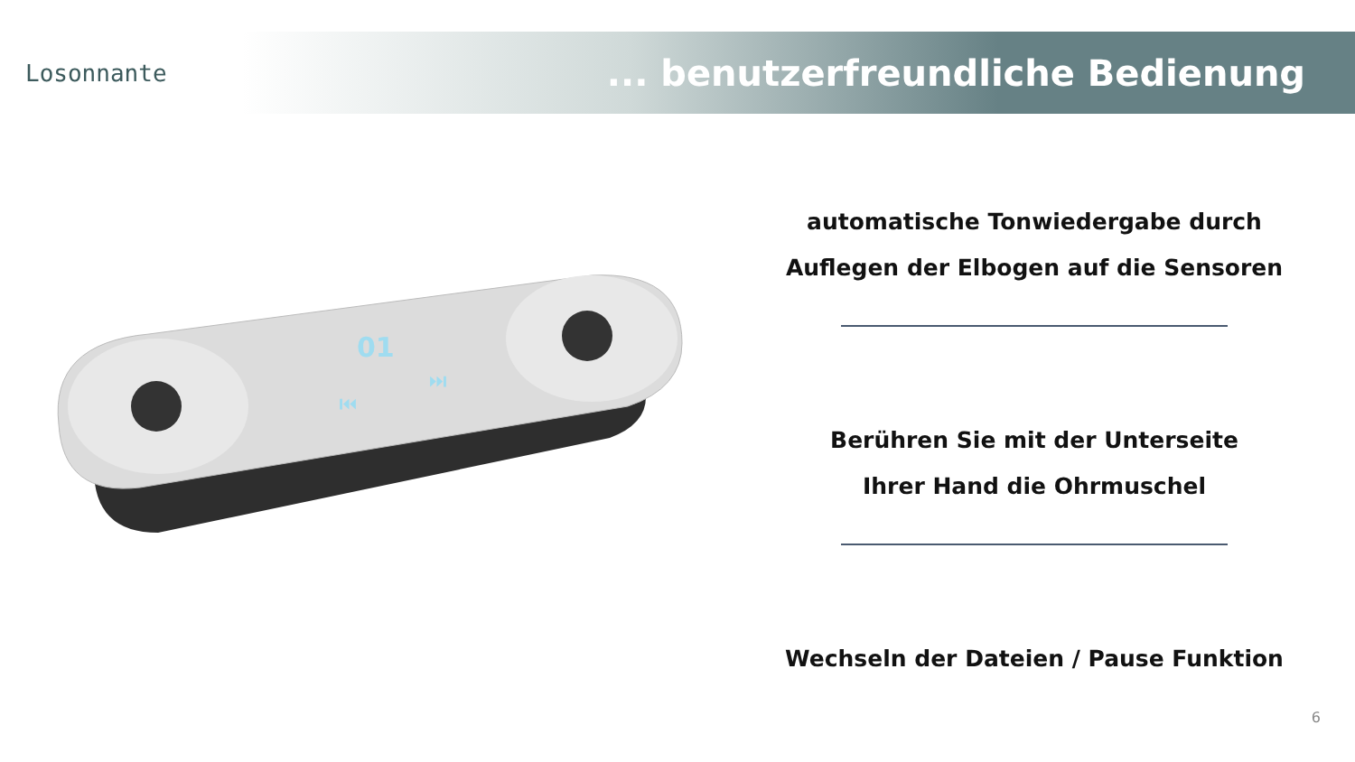Losonnante
... benutzerfreundliche Bedienung
01
⏮
⏭
automatische Tonwiedergabe durch
Auflegen der Elbogen auf die Sensoren
Berühren Sie mit der Unterseite
Ihrer Hand die Ohrmuschel
Wechseln der Dateien / Pause Funktion
6